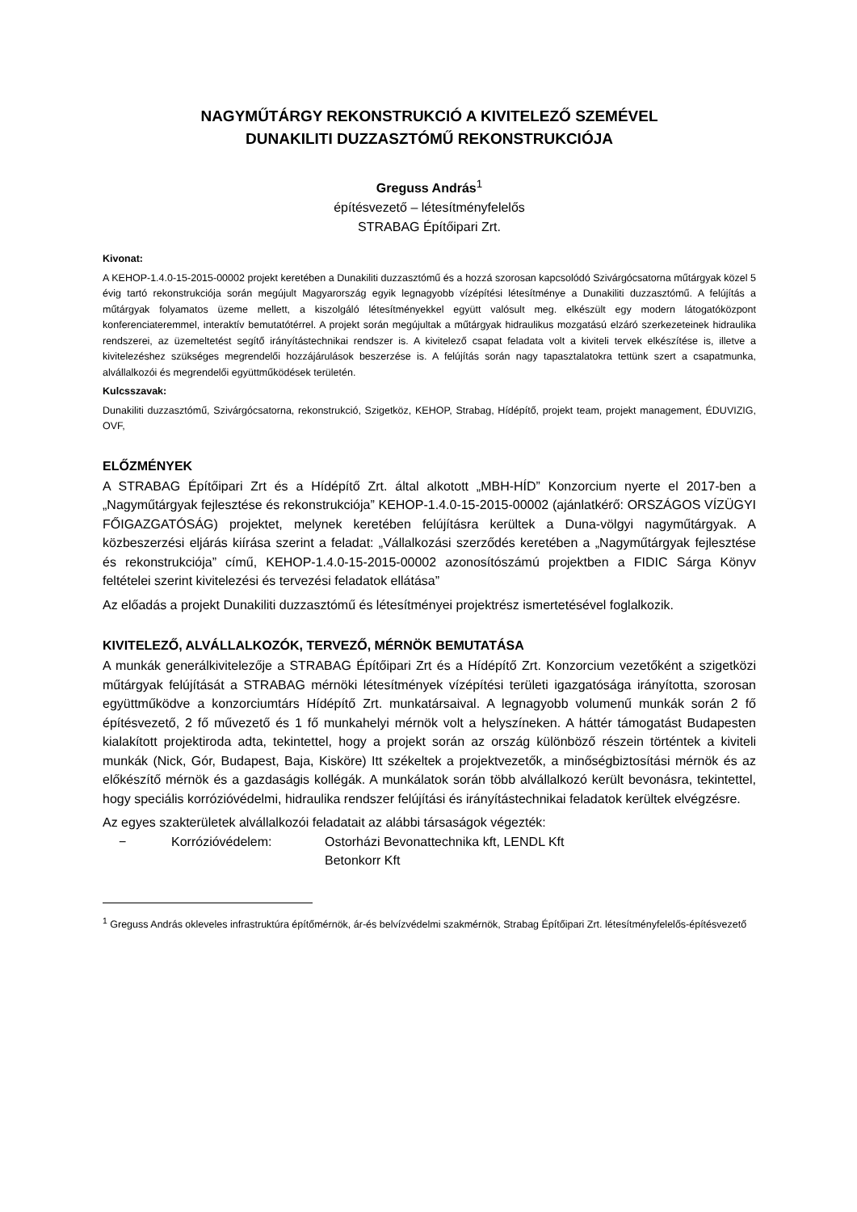NAGYMŰTÁRGY REKONSTRUKCIÓ A KIVITELEZŐ SZEMÉVEL
DUNAKILITI DUZZASZTÓMŰ REKONSTRUKCIÓJA
Greguss András<sup>1</sup>
építésvezető – létesítményfelelős
STRABAG Építőipari Zrt.
Kivonat:
A KEHOP-1.4.0-15-2015-00002 projekt keretében a Dunakiliti duzzasztómű és a hozzá szorosan kapcsolódó Szivárgócsatorna műtárgyak közel 5 évig tartó rekonstrukciója során megújult Magyarország egyik legnagyobb vízépítési létesítménye a Dunakiliti duzzasztómű. A felújítás a műtárgyak folyamatos üzeme mellett, a kiszolgáló létesítményekkel együtt valósult meg. elkészült egy modern látogatóközpont konferenciateremmel, interaktív bemutatótérrel. A projekt során megújultak a műtárgyak hidraulikus mozgatású elzáró szerkezeteinek hidraulika rendszerei, az üzemeltetést segítő irányítástechnikai rendszer is. A kivitelező csapat feladata volt a kiviteli tervek elkészítése is, illetve a kivitelezéshez szükséges megrendelői hozzájárulások beszerzése is. A felújítás során nagy tapasztalatokra tettünk szert a csapatmunka, alvállalkozói és megrendelői együttműködések területén.
Kulcsszavak:
Dunakiliti duzzasztómű, Szivárgócsatorna, rekonstrukció, Szigetköz, KEHOP, Strabag, Hídépítő, projekt team, projekt management, ÉDUVIZIG, OVF,
ELŐZMÉNYEK
A STRABAG Építőipari Zrt és a Hídépítő Zrt. által alkotott „MBH-HÍD” Konzorcium nyerte el 2017-ben a „Nagyműtárgyak fejlesztése és rekonstrukciója” KEHOP-1.4.0-15-2015-00002 (ajánlatkérő: ORSZÁGOS VÍZÜGYI FŐIGAZGATÓSÁG) projektet, melynek keretében felújításra kerültek a Duna-völgyi nagyműtárgyak. A közbeszerzési eljárás kiírása szerint a feladat: „Vállalkozási szerződés keretében a „Nagyműtárgyak fejlesztése és rekonstrukciója” című, KEHOP-1.4.0-15-2015-00002 azonosítószámú projektben a FIDIC Sárga Könyv feltételei szerint kivitelezési és tervezési feladatok ellátása”
Az előadás a projekt Dunakiliti duzzasztómű és létesítményei projektrész ismertetésével foglalkozik.
KIVITELEZŐ, ALVÁLLALKOZÓK, TERVEZŐ, MÉRNÖK BEMUTATÁSA
A munkák generálkivitelezője a STRABAG Építőipari Zrt és a Hídépítő Zrt. Konzorcium vezetőként a szigetközi műtárgyak felújítását a STRABAG mérnöki létesítmények vízépítési területi igazgatósága irányította, szorosan együttműködve a konzorciumtárs Hídépítő Zrt. munkatársaival. A legnagyobb volumenű munkák során 2 fő építésvezető, 2 fő művezető és 1 fő munkahelyi mérnök volt a helyszíneken. A háttér támogatást Budapesten kialakított projektiroda adta, tekintettel, hogy a projekt során az ország különböző részein történtek a kiviteli munkák (Nick, Gór, Budapest, Baja, Kisköre) Itt székeltek a projektvezetők, a minőségbiztosítási mérnök és az előkészítő mérnök és a gazdaságis kollégák. A munkálatok során több alvállalkozó került bevonásra, tekintettel, hogy speciális korrózióvédelmi, hidraulika rendszer felújítási és irányítástechnikai feladatok kerültek elvégzésre.
Az egyes szakterületek alvállalkozói feladatait az alábbi társaságok végezték:
− Korrózióvédelem: Ostorházi Bevonattechnika kft, LENDL Kft
Betonkorr Kft
<sup>1</sup> Greguss András okleveles infrastruktúra építőmérnök, ár-és belvízvédelmi szakmérnök, Strabag Építőipari Zrt. létesítményfelelős-építésvezető